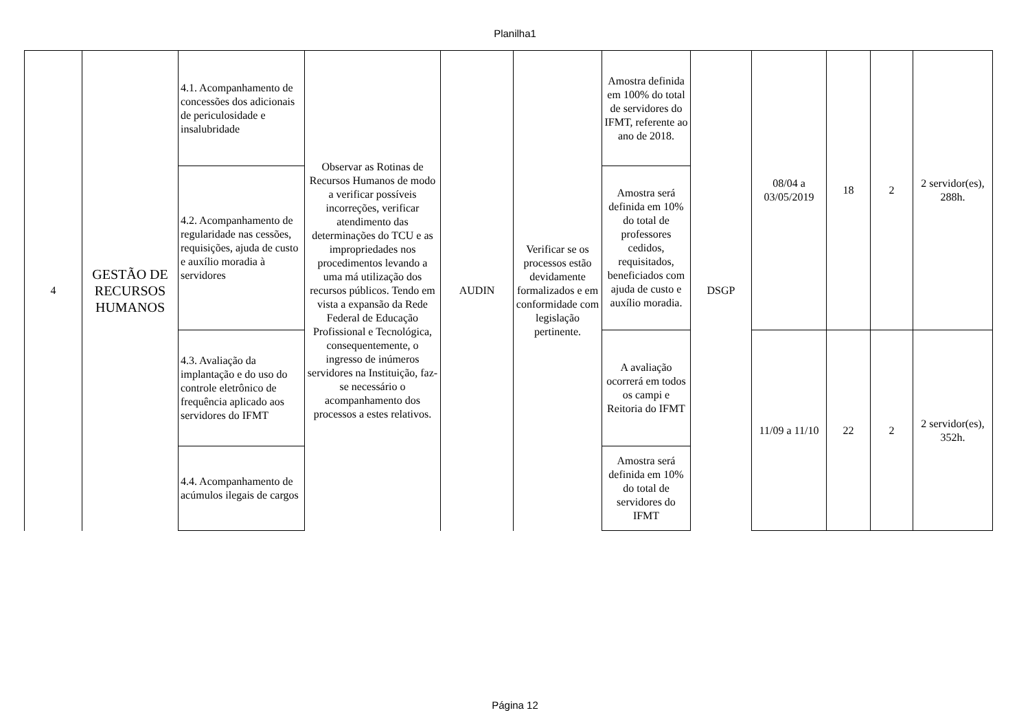Planilha1
| 4 | GESTÃO DE RECURSOS HUMANOS | 4.1. Acompanhamento de concessões dos adicionais de periculosidade e insalubridade | Observar as Rotinas de Recursos Humanos de modo a verificar possíveis incorreções, verificar atendimento das determinações do TCU e as impropriedades nos procedimentos levando a uma má utilização dos recursos públicos. Tendo em vista a expansão da Rede Federal de Educação Profissional e Tecnológica, consequentemente, o ingresso de inúmeros servidores na Instituição, faz-se necessário o acompanhamento dos processos a estes relativos. | AUDIN | Verificar se os processos estão devidamente formalizados e em conformidade com legislação pertinente. | Amostra definida em 100% do total de servidores do IFMT, referente ao ano de 2018. | DSGP | 08/04 a 03/05/2019 | 18 | 2 | 2 servidor(es), 288h. |
| | | 4.2. Acompanhamento de regularidade nas cessões, requisições, ajuda de custo e auxílio moradia à servidores | | | | Amostra será definida em 10% do total de professores cedidos, requisitados, beneficiados com ajuda de custo e auxílio moradia. | | | | | |
| | | 4.3. Avaliação da implantação e do uso do controle eletrônico de frequência aplicado aos servidores do IFMT | | | | A avaliação ocorrerá em todos os campi e Reitoria do IFMT | | 11/09 a 11/10 | 22 | 2 | 2 servidor(es), 352h. |
| | | 4.4. Acompanhamento de acúmulos ilegais de cargos | | | | Amostra será definida em 10% do total de servidores do IFMT | | | | | |
Página 12